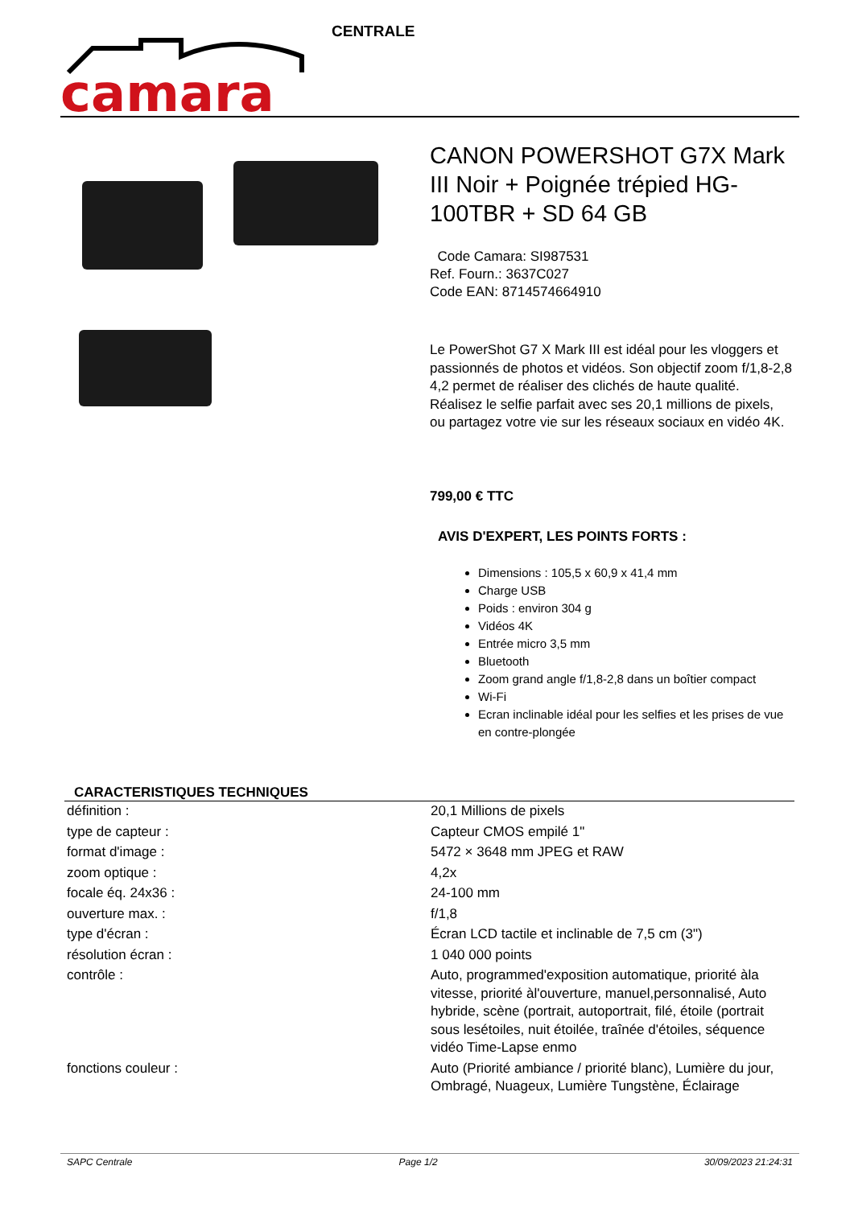camara
CENTRALE
CANON POWERSHOT G7X Mark III Noir + Poignée trépied HG-100TBR + SD 64 GB
Code Camara: SI987531
Ref. Fourn.: 3637C027
Code EAN: 8714574664910
Le PowerShot G7 X Mark III est idéal pour les vloggers et passionnés de photos et vidéos. Son objectif zoom f/1,8-2,8 4,2 permet de réaliser des clichés de haute qualité. Réalisez le selfie parfait avec ses 20,1 millions de pixels, ou partagez votre vie sur les réseaux sociaux en vidéo 4K.
799,00 € TTC
AVIS D'EXPERT, LES POINTS FORTS :
Dimensions : 105,5 x 60,9 x 41,4 mm
Charge USB
Poids : environ 304 g
Vidéos 4K
Entrée micro 3,5 mm
Bluetooth
Zoom grand angle f/1,8-2,8 dans un boîtier compact
Wi-Fi
Ecran inclinable idéal pour les selfies et les prises de vue en contre-plongée
CARACTERISTIQUES TECHNIQUES
| définition : | 20,1 Millions de pixels |
| type de capteur : | Capteur CMOS empilé 1" |
| format d'image : | 5472 × 3648 mm JPEG et RAW |
| zoom optique : | 4,2x |
| focale éq. 24x36 : | 24-100 mm |
| ouverture max. : | f/1,8 |
| type d'écran : | Écran LCD tactile et inclinable de 7,5 cm (3") |
| résolution écran : | 1 040 000 points |
| contrôle : | Auto, programmed'exposition automatique, priorité àla vitesse, priorité àl'ouverture, manuel,personnalisé, Auto hybride, scène (portrait, autoportrait, filé, étoile (portrait sous lesétoiles, nuit étoilée, traînée d'étoiles, séquence vidéo Time-Lapse enmo |
| fonctions couleur : | Auto (Priorité ambiance / priorité blanc), Lumière du jour, Ombragé, Nuageux, Lumière Tungstène, Éclairage |
SAPC Centrale Page 1/2 30/09/2023 21:24:31